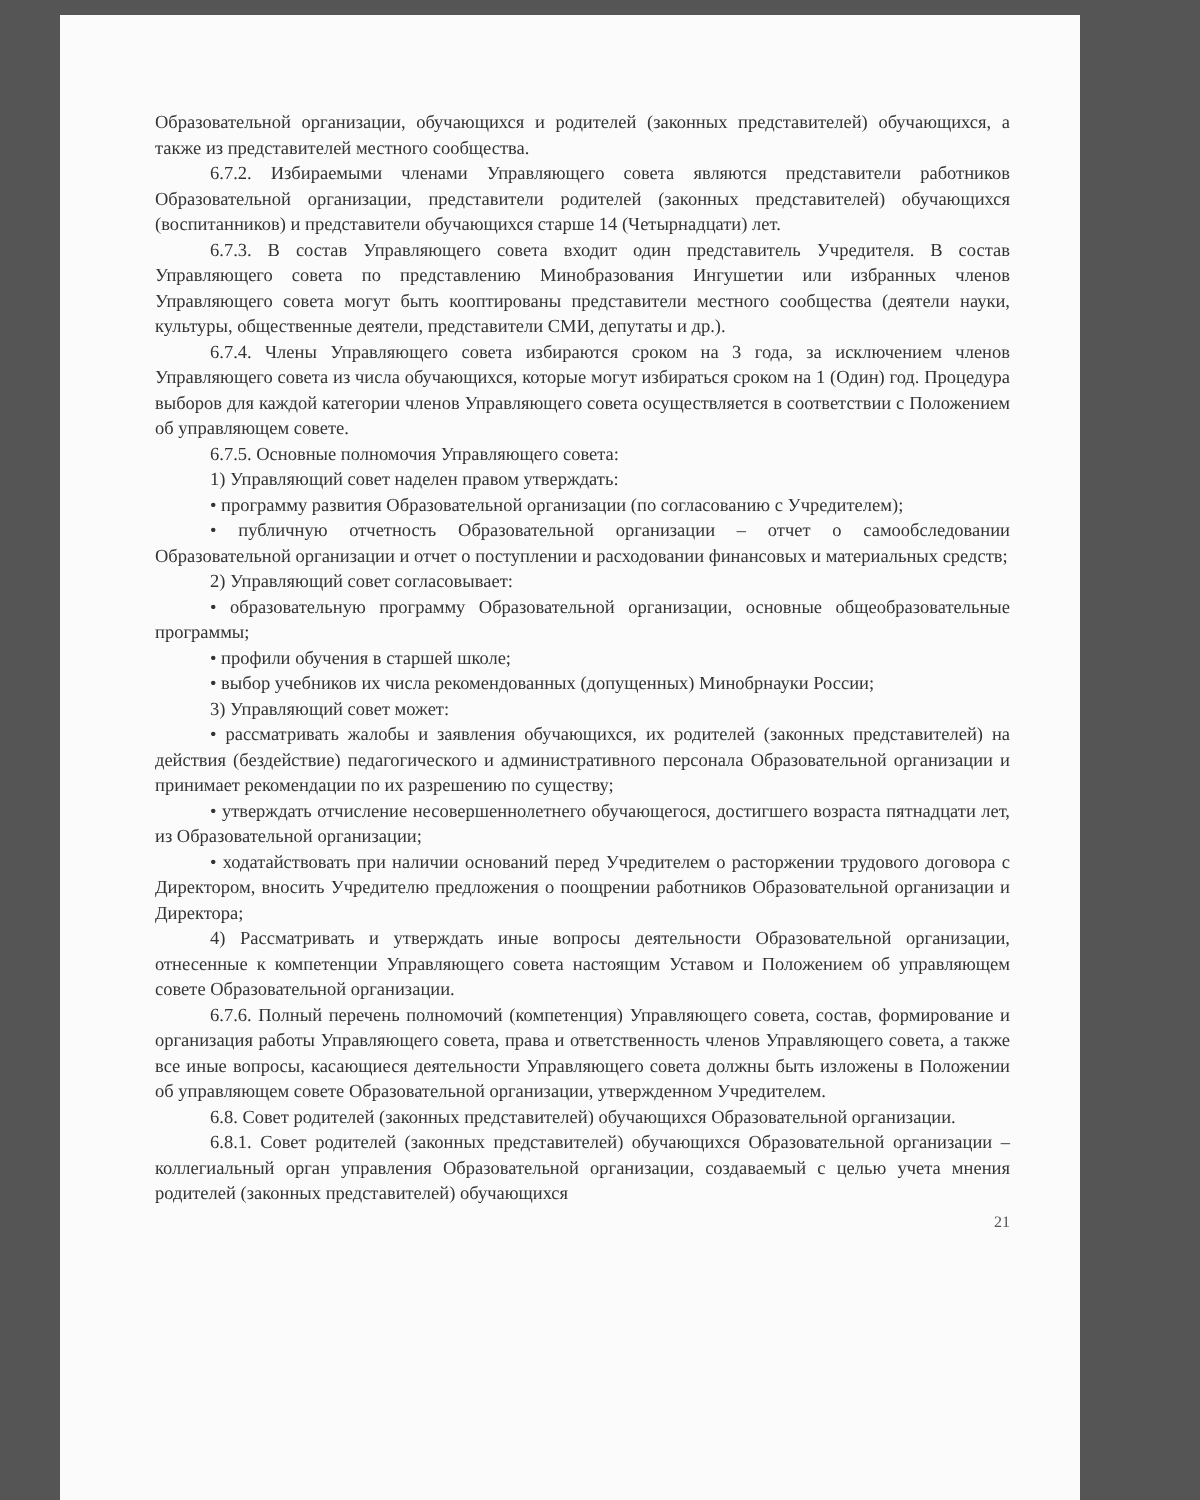Образовательной организации, обучающихся и родителей (законных представителей) обучающихся, а также из представителей местного сообщества.
6.7.2. Избираемыми членами Управляющего совета являются представители работников Образовательной организации, представители родителей (законных представителей) обучающихся (воспитанников) и представители обучающихся старше 14 (Четырнадцати) лет.
6.7.3. В состав Управляющего совета входит один представитель Учредителя. В состав Управляющего совета по представлению Минобразования Ингушетии или избранных членов Управляющего совета могут быть кооптированы представители местного сообщества (деятели науки, культуры, общественные деятели, представители СМИ, депутаты и др.).
6.7.4. Члены Управляющего совета избираются сроком на 3 года, за исключением членов Управляющего совета из числа обучающихся, которые могут избираться сроком на 1 (Один) год. Процедура выборов для каждой категории членов Управляющего совета осуществляется в соответствии с Положением об управляющем совете.
6.7.5. Основные полномочия Управляющего совета:
1) Управляющий совет наделен правом утверждать:
• программу развития Образовательной организации (по согласованию с Учредителем);
• публичную отчетность Образовательной организации – отчет о самообследовании Образовательной организации и отчет о поступлении и расходовании финансовых и материальных средств;
2) Управляющий совет согласовывает:
• образовательную программу Образовательной организации, основные общеобразовательные программы;
• профили обучения в старшей школе;
• выбор учебников их числа рекомендованных (допущенных) Минобрнауки России;
3) Управляющий совет может:
• рассматривать жалобы и заявления обучающихся, их родителей (законных представителей) на действия (бездействие) педагогического и административного персонала Образовательной организации и принимает рекомендации по их разрешению по существу;
• утверждать отчисление несовершеннолетнего обучающегося, достигшего возраста пятнадцати лет, из Образовательной организации;
• ходатайствовать при наличии оснований перед Учредителем о расторжении трудового договора с Директором, вносить Учредителю предложения о поощрении работников Образовательной организации и Директора;
4) Рассматривать и утверждать иные вопросы деятельности Образовательной организации, отнесенные к компетенции Управляющего совета настоящим Уставом и Положением об управляющем совете Образовательной организации.
6.7.6. Полный перечень полномочий (компетенция) Управляющего совета, состав, формирование и организация работы Управляющего совета, права и ответственность членов Управляющего совета, а также все иные вопросы, касающиеся деятельности Управляющего совета должны быть изложены в Положении об управляющем совете Образовательной организации, утвержденном Учредителем.
6.8. Совет родителей (законных представителей) обучающихся Образовательной организации.
6.8.1. Совет родителей (законных представителей) обучающихся Образовательной организации – коллегиальный орган управления Образовательной организации, создаваемый с целью учета мнения родителей (законных представителей) обучающихся
21